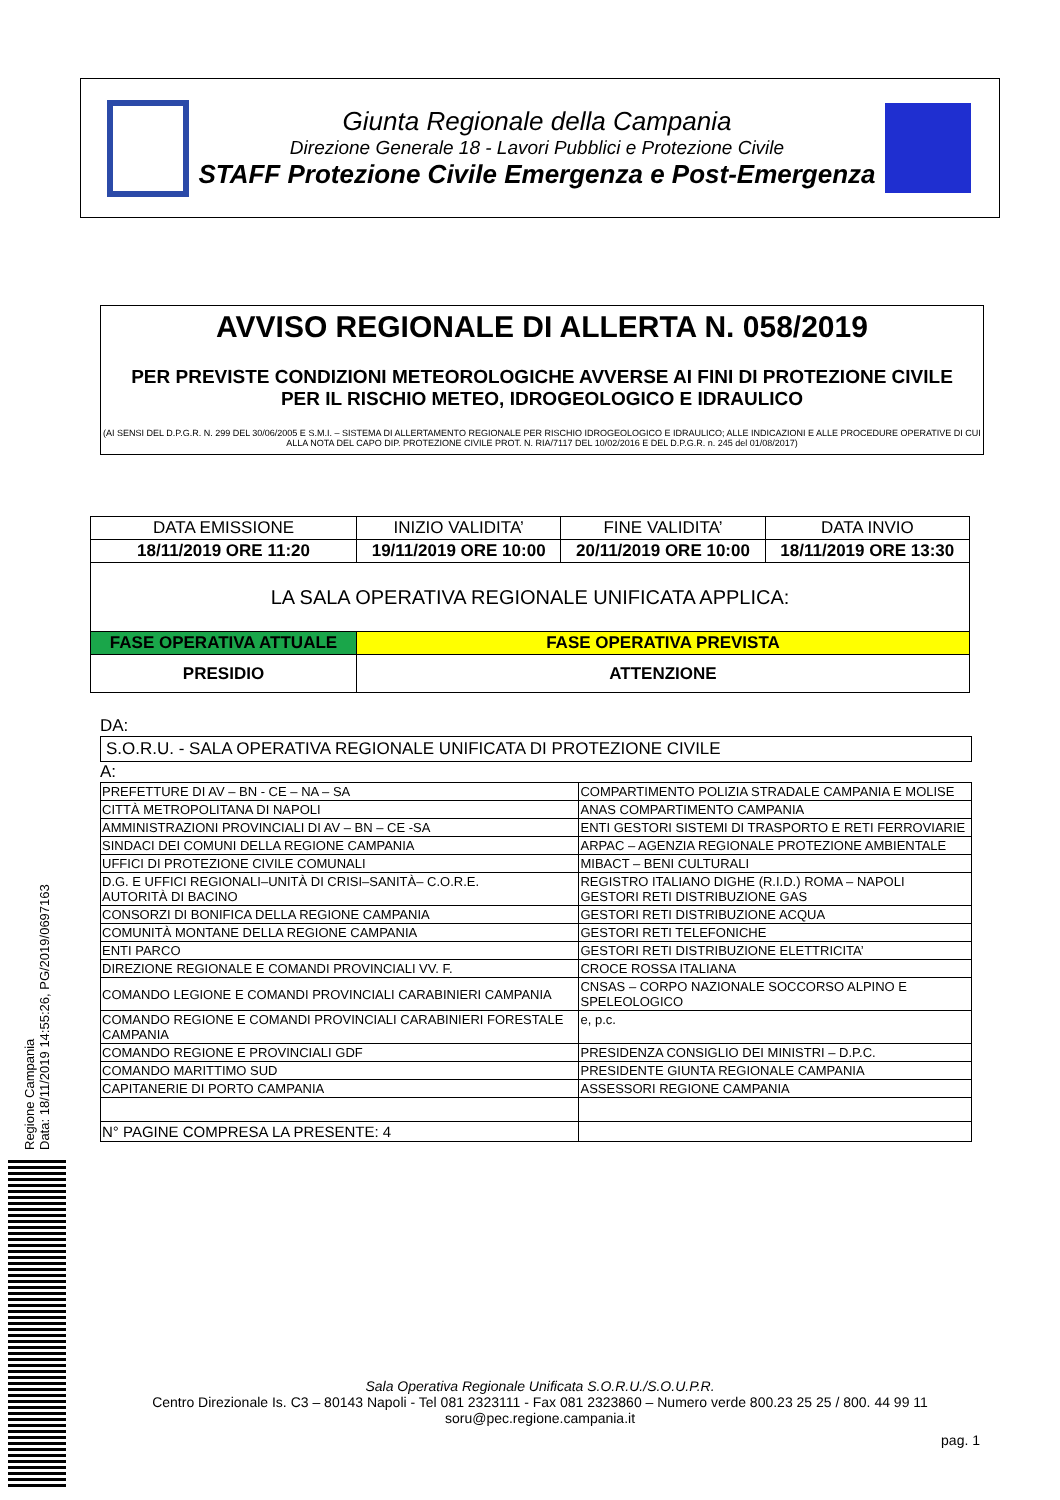Giunta Regionale della Campania
Direzione Generale 18 - Lavori Pubblici e Protezione Civile
STAFF Protezione Civile Emergenza e Post-Emergenza
AVVISO REGIONALE DI ALLERTA N. 058/2019
PER PREVISTE CONDIZIONI METEOROLOGICHE AVVERSE AI FINI DI PROTEZIONE CIVILE
PER IL RISCHIO METEO, IDROGEOLOGICO E IDRAULICO
(AI SENSI DEL D.P.G.R. N. 299 DEL 30/06/2005 E S.M.I. – SISTEMA DI ALLERTAMENTO REGIONALE PER RISCHIO IDROGEOLOGICO E IDRAULICO; ALLE INDICAZIONI E ALLE PROCEDURE OPERATIVE DI CUI ALLA NOTA DEL CAPO DIP. PROTEZIONE CIVILE PROT. N. RIA/7117 DEL 10/02/2016 E DEL D.P.G.R. n. 245 del 01/08/2017)
| DATA EMISSIONE | INIZIO VALIDITA’ | FINE VALIDITA’ | DATA INVIO |
| 18/11/2019 ORE 11:20 | 19/11/2019 ORE 10:00 | 20/11/2019 ORE 10:00 | 18/11/2019 ORE 13:30 |
| LA SALA OPERATIVA REGIONALE UNIFICATA APPLICA: | | | |
| FASE OPERATIVA ATTUALE | FASE OPERATIVA PREVISTA | | |
| PRESIDIO | ATTENZIONE | | |
DA:
S.O.R.U. - SALA OPERATIVA REGIONALE UNIFICATA DI PROTEZIONE CIVILE
A:
| PREFETTURE DI AV – BN - CE – NA – SA | COMPARTIMENTO POLIZIA STRADALE CAMPANIA E MOLISE |
| CITTÀ METROPOLITANA DI NAPOLI | ANAS COMPARTIMENTO CAMPANIA |
| AMMINISTRAZIONI PROVINCIALI DI AV – BN – CE -SA | ENTI GESTORI SISTEMI DI TRASPORTO E RETI FERROVIARIE |
| SINDACI DEI COMUNI DELLA REGIONE CAMPANIA | ARPAC – AGENZIA REGIONALE PROTEZIONE AMBIENTALE |
| UFFICI DI PROTEZIONE CIVILE COMUNALI | MIBACT – BENI CULTURALI |
| D.G. E UFFICI REGIONALI–UNITÀ DI CRISI–SANITÀ– C.O.R.E. AUTORITÀ DI BACINO | REGISTRO ITALIANO DIGHE (R.I.D.) ROMA – NAPOLI GESTORI RETI DISTRIBUZIONE GAS |
| CONSORZI DI BONIFICA DELLA REGIONE CAMPANIA | GESTORI RETI DISTRIBUZIONE ACQUA |
| COMUNITÀ MONTANE DELLA REGIONE CAMPANIA | GESTORI RETI TELEFONICHE |
| ENTI PARCO | GESTORI RETI DISTRIBUZIONE ELETTRICITA’ |
| DIREZIONE REGIONALE E COMANDI PROVINCIALI VV. F. | CROCE ROSSA ITALIANA |
| COMANDO LEGIONE E COMANDI PROVINCIALI CARABINIERI CAMPANIA | CNSAS – CORPO NAZIONALE SOCCORSO ALPINO E SPELEOLOGICO |
| COMANDO REGIONE E COMANDI PROVINCIALI CARABINIERI FORESTALE CAMPANIA | e, p.c. |
| COMANDO REGIONE E PROVINCIALI GDF | PRESIDENZA CONSIGLIO DEI MINISTRI – D.P.C. |
| COMANDO MARITTIMO SUD | PRESIDENTE GIUNTA REGIONALE CAMPANIA |
| CAPITANERIE DI PORTO CAMPANIA | ASSESSORI REGIONE CAMPANIA |
| N° PAGINE COMPRESA LA PRESENTE: 4 | |
Regione Campania
Data: 18/11/2019 14:55:26, PG/2019/0697163
Sala Operativa Regionale Unificata S.O.R.U./S.O.U.P.R.
Centro Direzionale Is. C3 – 80143 Napoli - Tel 081 2323111 - Fax 081 2323860 – Numero verde 800.23 25 25 / 800. 44 99 11
soru@pec.regione.campania.it
pag. 1